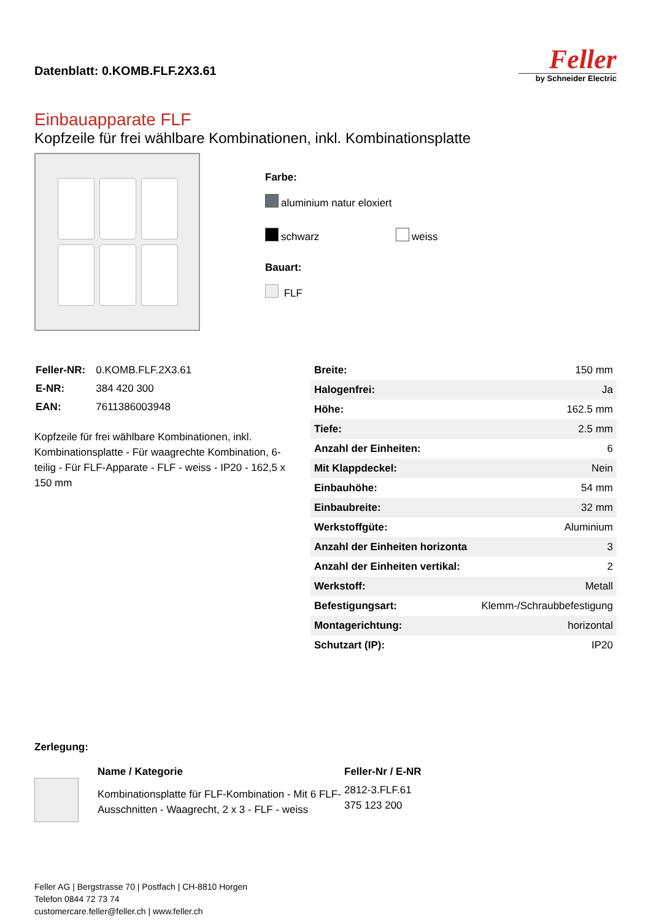Datenblatt: 0.KOMB.FLF.2X3.61
Feller
by Schneider Electric
Einbauapparate FLF
Kopfzeile für frei wählbare Kombinationen, inkl. Kombinationsplatte
Farbe:
aluminium natur eloxiert
schwarz weiss
Bauart:
FLF
| Feller-NR: | 0.KOMB.FLF.2X3.61 |
| E-NR: | 384 420 300 |
| EAN: | 7611386003948 |
Kopfzeile für frei wählbare Kombinationen, inkl. Kombinationsplatte - Für waagrechte Kombination, 6-teilig - Für FLF-Apparate - FLF - weiss - IP20 - 162,5 x 150 mm
| Breite: | 150 mm |
| Halogenfrei: | Ja |
| Höhe: | 162.5 mm |
| Tiefe: | 2.5 mm |
| Anzahl der Einheiten: | 6 |
| Mit Klappdeckel: | Nein |
| Einbauhöhe: | 54 mm |
| Einbaubreite: | 32 mm |
| Werkstoffgüte: | Aluminium |
| Anzahl der Einheiten horizonta | 3 |
| Anzahl der Einheiten vertikal: | 2 |
| Werkstoff: | Metall |
| Befestigungsart: | Klemm-/Schraubbefestigung |
| Montagerichtung: | horizontal |
| Schutzart (IP): | IP20 |
Zerlegung:
| Name / Kategorie | Feller-Nr / E-NR |
| --- | --- |
| Kombinationsplatte für FLF-Kombination - Mit 6 FLF-Ausschnitten - Waagrecht, 2 x 3 - FLF - weiss | 2812-3.FLF.61 375 123 200 |
Feller AG | Bergstrasse 70 | Postfach | CH-8810 Horgen
Telefon 0844 72 73 74
customercare.feller@feller.ch | www.feller.ch